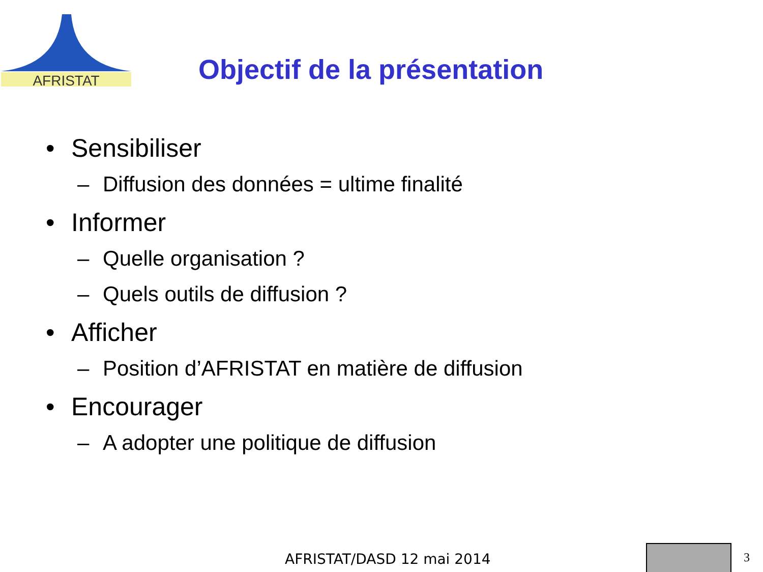AFRISTAT
Objectif de la présentation
• Sensibiliser
– Diffusion des données = ultime finalité
• Informer
– Quelle organisation ?
– Quels outils de diffusion ?
• Afficher
– Position d’AFRISTAT en matière de diffusion
• Encourager
– A adopter une politique de diffusion
AFRISTAT/DASD 12 mai 2014 3